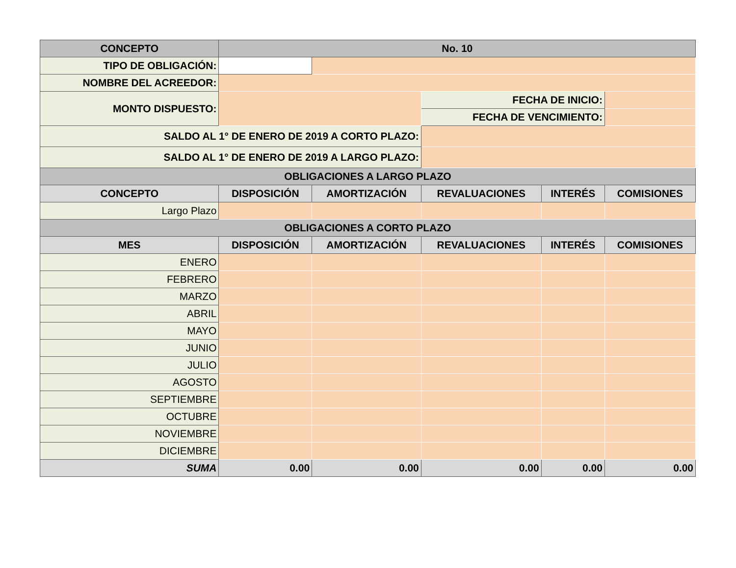| CONCEPTO | | No. 10 | | | | |
| --- | --- | --- | --- | --- | --- | --- |
| TIPO DE OBLIGACIÓN: | | | | | | |
| NOMBRE DEL ACREEDOR: | | | | | | |
| MONTO DISPUESTO: | | | | FECHA DE INICIO: | | |
| | | | | FECHA DE VENCIMIENTO: | | |
| SALDO AL 1° DE ENERO DE 2019 A CORTO PLAZO: | | | | | | |
| SALDO AL 1° DE ENERO DE 2019 A LARGO PLAZO: | | | | | | |
| OBLIGACIONES A LARGO PLAZO | | | | | | |
| CONCEPTO | DISPOSICIÓN | | AMORTIZACIÓN | REVALUACIONES | INTERÉS | COMISIONES |
| Largo Plazo | | | | | | |
| OBLIGACIONES A CORTO PLAZO | | | | | | |
| MES | DISPOSICIÓN | | AMORTIZACIÓN | REVALUACIONES | INTERÉS | COMISIONES |
| ENERO | | | | | | |
| FEBRERO | | | | | | |
| MARZO | | | | | | |
| ABRIL | | | | | | |
| MAYO | | | | | | |
| JUNIO | | | | | | |
| JULIO | | | | | | |
| AGOSTO | | | | | | |
| SEPTIEMBRE | | | | | | |
| OCTUBRE | | | | | | |
| NOVIEMBRE | | | | | | |
| DICIEMBRE | | | | | | |
| SUMA | 0.00 | | 0.00 | 0.00 | 0.00 | 0.00 |